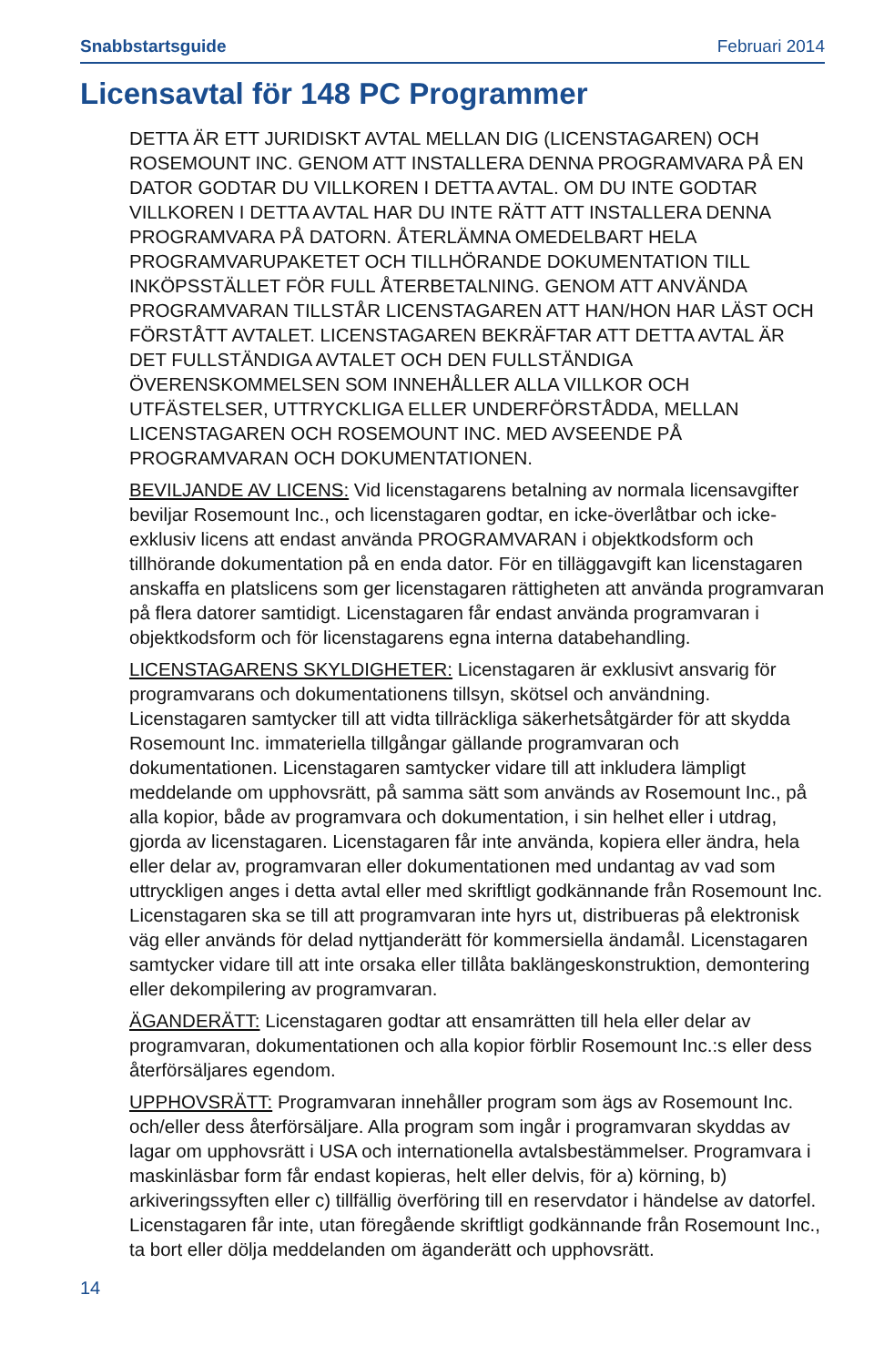Snabbstartsguide Februari 2014
Licensavtal för 148 PC Programmer
DETTA ÄR ETT JURIDISKT AVTAL MELLAN DIG (LICENSTAGAREN) OCH ROSEMOUNT INC. GENOM ATT INSTALLERA DENNA PROGRAMVARA PÅ EN DATOR GODTAR DU VILLKOREN I DETTA AVTAL. OM DU INTE GODTAR VILLKOREN I DETTA AVTAL HAR DU INTE RÄTT ATT INSTALLERA DENNA PROGRAMVARA PÅ DATORN. ÅTERLÄMNA OMEDELBART HELA PROGRAMVARUPAKETET OCH TILLHÖRANDE DOKUMENTATION TILL INKÖPSSTÄLLET FÖR FULL ÅTERBETALNING. GENOM ATT ANVÄNDA PROGRAMVARAN TILLSTÅR LICENSTAGAREN ATT HAN/HON HAR LÄST OCH FÖRSTÅTT AVTALET. LICENSTAGAREN BEKRÄFTAR ATT DETTA AVTAL ÄR DET FULLSTÄNDIGA AVTALET OCH DEN FULLSTÄNDIGA ÖVERENSKOMMELSEN SOM INNEHÅLLER ALLA VILLKOR OCH UTFÄSTELSER, UTTRYCKLIGA ELLER UNDERFÖRSTÅDDA, MELLAN LICENSTAGAREN OCH ROSEMOUNT INC. MED AVSEENDE PÅ PROGRAMVARAN OCH DOKUMENTATIONEN.
BEVILJANDE AV LICENS: Vid licenstagarens betalning av normala licensavgifter beviljar Rosemount Inc., och licenstagaren godtar, en icke-överlåtbar och icke-exklusiv licens att endast använda PROGRAMVARAN i objektkodsform och tillhörande dokumentation på en enda dator. För en tilläggavgift kan licenstagaren anskaffa en platslicens som ger licenstagaren rättigheten att använda programvaran på flera datorer samtidigt. Licenstagaren får endast använda programvaran i objektkodsform och för licenstagarens egna interna databehandling.
LICENSTAGARENS SKYLDIGHETER: Licenstagaren är exklusivt ansvarig för programvarans och dokumentationens tillsyn, skötsel och användning. Licenstagaren samtycker till att vidta tillräckliga säkerhetsåtgärder för att skydda Rosemount Inc. immateriella tillgångar gällande programvaran och dokumentationen. Licenstagaren samtycker vidare till att inkludera lämpligt meddelande om upphovsrätt, på samma sätt som används av Rosemount Inc., på alla kopior, både av programvara och dokumentation, i sin helhet eller i utdrag, gjorda av licenstagaren. Licenstagaren får inte använda, kopiera eller ändra, hela eller delar av, programvaran eller dokumentationen med undantag av vad som uttryckligen anges i detta avtal eller med skriftligt godkännande från Rosemount Inc. Licenstagaren ska se till att programvaran inte hyrs ut, distribueras på elektronisk väg eller används för delad nyttjanderätt för kommersiella ändamål. Licenstagaren samtycker vidare till att inte orsaka eller tillåta baklängeskonstruktion, demontering eller dekompilering av programvaran.
ÄGANDERÄTT: Licenstagaren godtar att ensamrätten till hela eller delar av programvaran, dokumentationen och alla kopior förblir Rosemount Inc.:s eller dess återförsäljares egendom.
UPPHOVSRÄTT: Programvaran innehåller program som ägs av Rosemount Inc. och/eller dess återförsäljare. Alla program som ingår i programvaran skyddas av lagar om upphovsrätt i USA och internationella avtalsbestämmelser. Programvara i maskinläsbar form får endast kopieras, helt eller delvis, för a) körning, b) arkiveringssyften eller c) tillfällig överföring till en reservdator i händelse av datorfel. Licenstagaren får inte, utan föregående skriftligt godkännande från Rosemount Inc., ta bort eller dölja meddelanden om äganderätt och upphovsrätt.
14